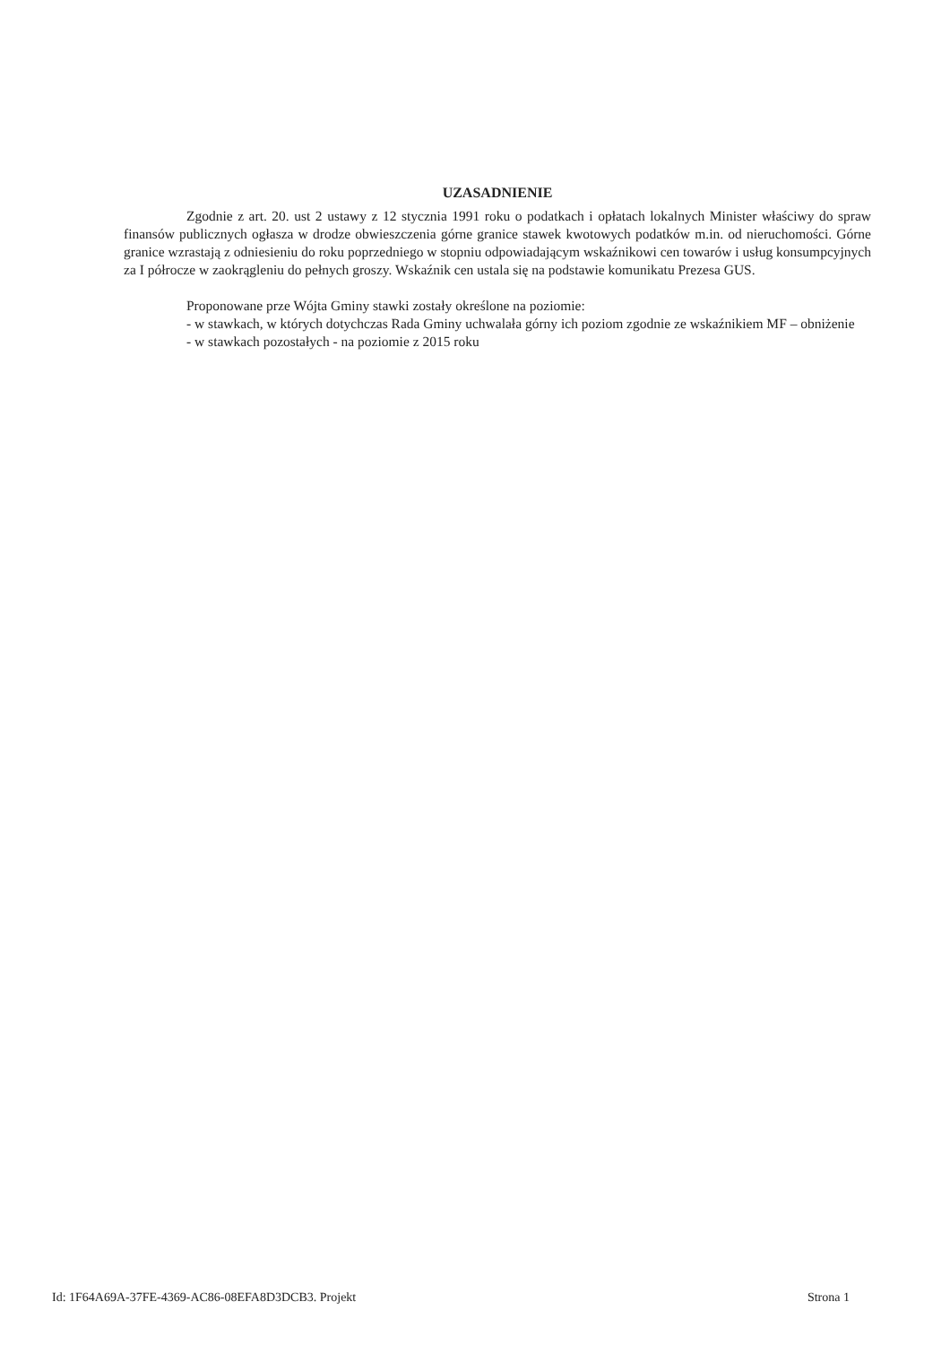UZASADNIENIE
Zgodnie z art. 20. ust 2 ustawy z 12 stycznia 1991 roku o podatkach i opłatach lokalnych Minister właściwy do spraw finansów publicznych ogłasza w drodze obwieszczenia górne granice stawek kwotowych podatków m.in. od nieruchomości. Górne granice wzrastają z odniesieniu do roku poprzedniego w stopniu odpowiadającym wskaźnikowi cen towarów i usług konsumpcyjnych za I półrocze w zaokrągleniu do pełnych groszy. Wskaźnik cen ustala się na podstawie komunikatu Prezesa GUS.
Proponowane prze Wójta Gminy stawki zostały określone na poziomie:
- w stawkach, w których dotychczas Rada Gminy uchwalała górny ich poziom zgodnie ze wskaźnikiem MF – obniżenie
- w stawkach pozostałych - na poziomie z 2015 roku
Id: 1F64A69A-37FE-4369-AC86-08EFA8D3DCB3. Projekt Strona 1